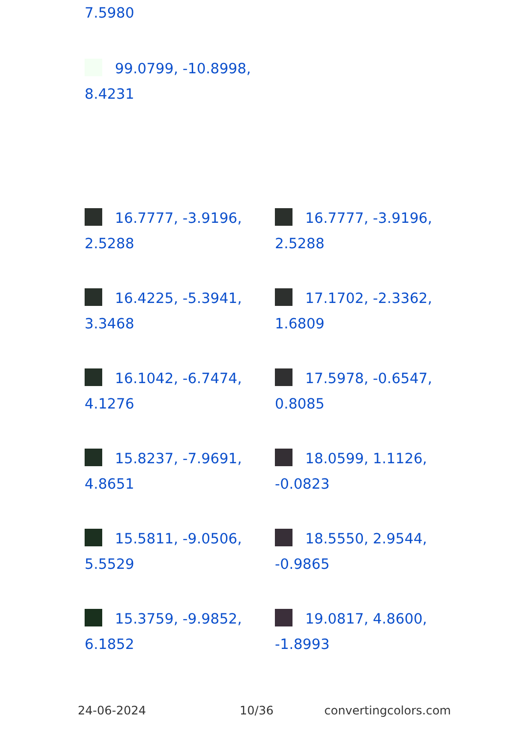7.5980
99.0799, -10.8998, 8.4231
16.7777, -3.9196, 2.5288
16.7777, -3.9196, 2.5288
16.4225, -5.3941, 3.3468
17.1702, -2.3362, 1.6809
16.1042, -6.7474, 4.1276
17.5978, -0.6547, 0.8085
15.8237, -7.9691, 4.8651
18.0599, 1.1126, -0.0823
15.5811, -9.0506, 5.5529
18.5550, 2.9544, -0.9865
15.3759, -9.9852, 6.1852
19.0817, 4.8600, -1.8993
24-06-2024 10/36 convertingcolors.com